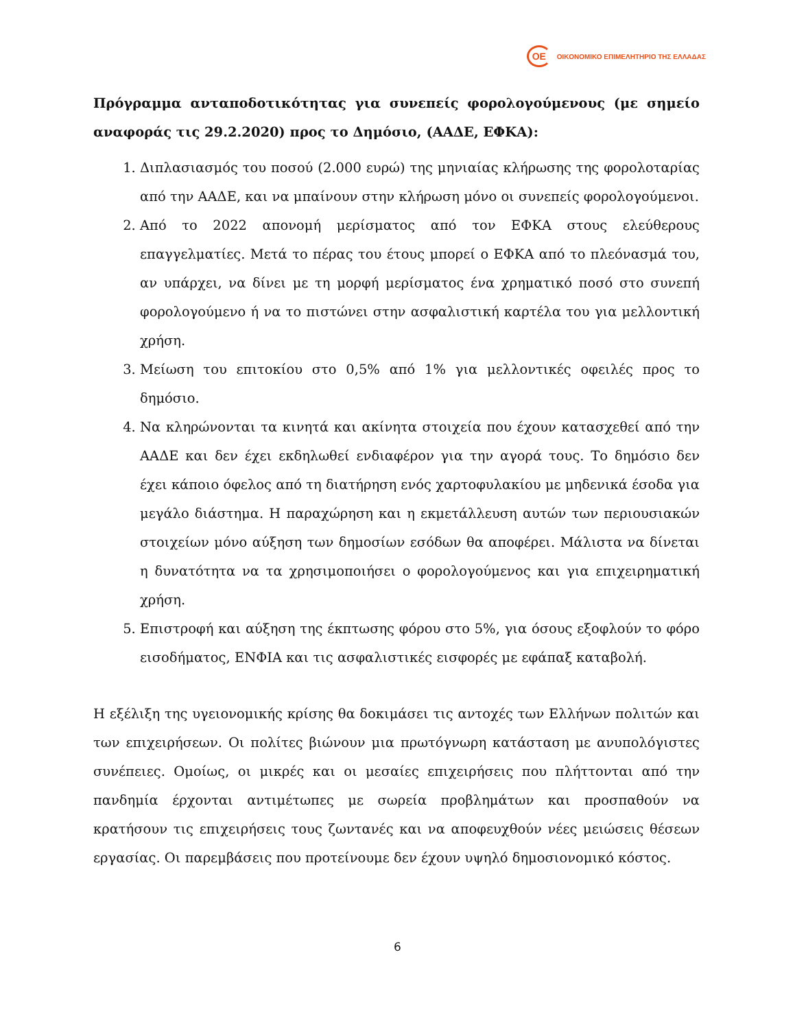ΟΕ
ΟΙΚΟΝΟΜΙΚΟ ΕΠΙΜΕΛΗΤΗΡΙΟ ΤΗΣ ΕΛΛΑΔΑΣ
Πρόγραμμα ανταποδοτικότητας για συνεπείς φορολογούμενους (με σημείο αναφοράς τις 29.2.2020) προς το Δημόσιο, (ΑΑΔΕ, ΕΦΚΑ):
1. Διπλασιασμός του ποσού (2.000 ευρώ) της μηνιαίας κλήρωσης της φορολοταρίας από την ΑΑΔΕ, και να μπαίνουν στην κλήρωση μόνο οι συνεπείς φορολογούμενοι.
2. Από το 2022 απονομή μερίσματος από τον ΕΦΚΑ στους ελεύθερους επαγγελματίες. Μετά το πέρας του έτους μπορεί ο ΕΦΚΑ από το πλεόνασμά του, αν υπάρχει, να δίνει με τη μορφή μερίσματος ένα χρηματικό ποσό στο συνεπή φορολογούμενο ή να το πιστώνει στην ασφαλιστική καρτέλα του για μελλοντική χρήση.
3. Μείωση του επιτοκίου στο 0,5% από 1% για μελλοντικές οφειλές προς το δημόσιο.
4. Να κληρώνονται τα κινητά και ακίνητα στοιχεία που έχουν κατασχεθεί από την ΑΑΔΕ και δεν έχει εκδηλωθεί ενδιαφέρον για την αγορά τους. Το δημόσιο δεν έχει κάποιο όφελος από τη διατήρηση ενός χαρτοφυλακίου με μηδενικά έσοδα για μεγάλο διάστημα. Η παραχώρηση και η εκμετάλλευση αυτών των περιουσιακών στοιχείων μόνο αύξηση των δημοσίων εσόδων θα αποφέρει. Μάλιστα να δίνεται η δυνατότητα να τα χρησιμοποιήσει ο φορολογούμενος και για επιχειρηματική χρήση.
5. Επιστροφή και αύξηση της έκπτωσης φόρου στο 5%, για όσους εξοφλούν το φόρο εισοδήματος, ΕΝΦΙΑ και τις ασφαλιστικές εισφορές με εφάπαξ καταβολή.
Η εξέλιξη της υγειονομικής κρίσης θα δοκιμάσει τις αντοχές των Ελλήνων πολιτών και των επιχειρήσεων. Οι πολίτες βιώνουν μια πρωτόγνωρη κατάσταση με ανυπολόγιστες συνέπειες. Ομοίως, οι μικρές και οι μεσαίες επιχειρήσεις που πλήττονται από την πανδημία έρχονται αντιμέτωπες με σωρεία προβλημάτων και προσπαθούν να κρατήσουν τις επιχειρήσεις τους ζωντανές και να αποφευχθούν νέες μειώσεις θέσεων εργασίας. Οι παρεμβάσεις που προτείνουμε δεν έχουν υψηλό δημοσιονομικό κόστος.
6